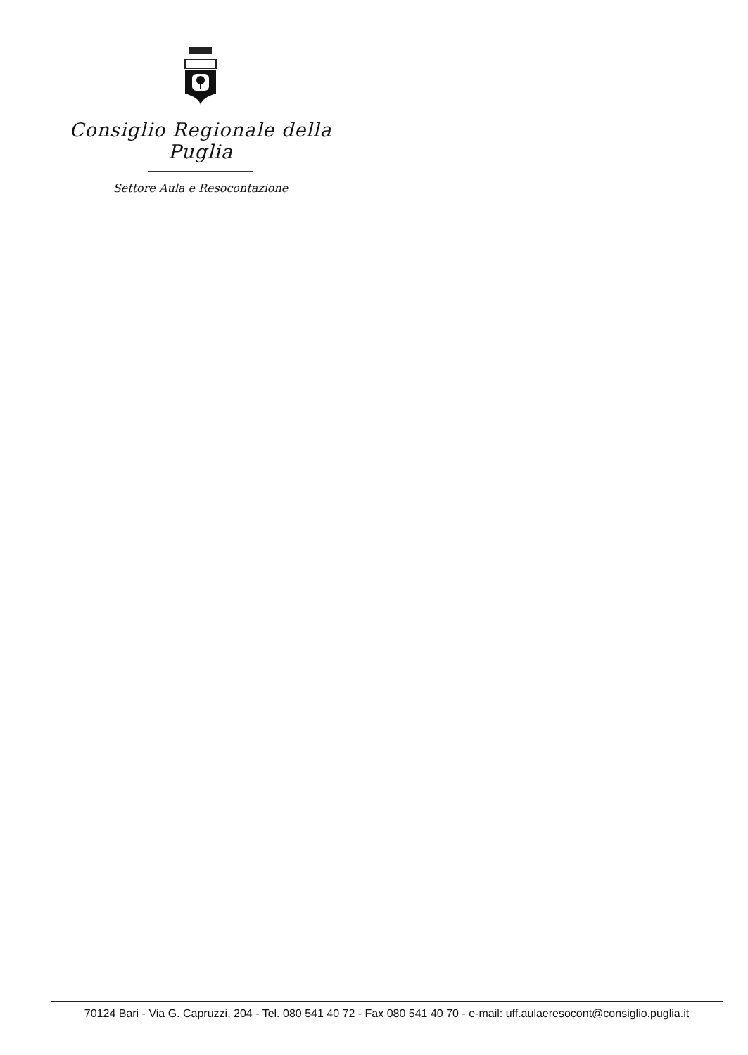Consiglio Regionale della Puglia
Settore Aula e Resocontazione
70124 Bari - Via G. Capruzzi, 204 - Tel. 080 541 40 72 - Fax 080 541 40 70 - e-mail: uff.aulaeresocont@consiglio.puglia.it